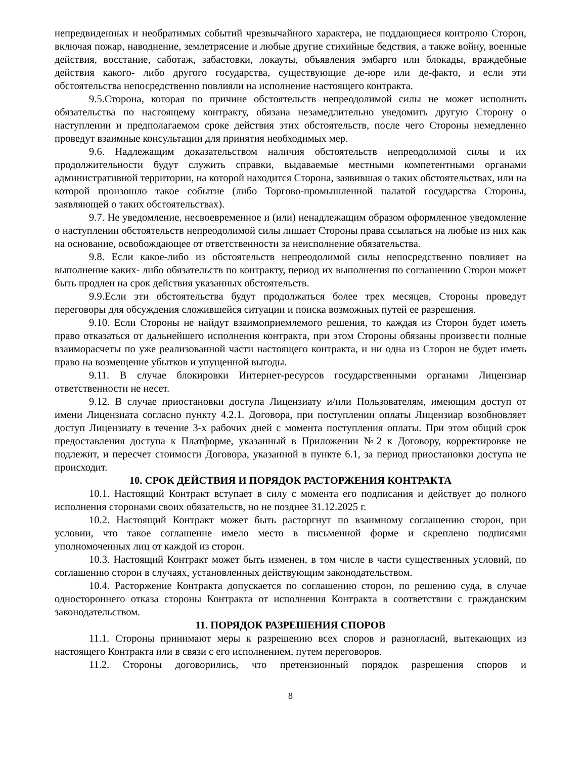непредвиденных и необратимых событий чрезвычайного характера, не поддающиеся контролю Сторон, включая пожар, наводнение, землетрясение и любые другие стихийные бедствия, а также войну, военные действия, восстание, саботаж, забастовки, локауты, объявления эмбарго или блокады, враждебные действия какого- либо другого государства, существующие де-юре или де-факто, и если эти обстоятельства непосредственно повлияли на исполнение настоящего контракта.
9.5.Сторона, которая по причине обстоятельств непреодолимой силы не может исполнить обязательства по настоящему контракту, обязана незамедлительно уведомить другую Сторону о наступлении и предполагаемом сроке действия этих обстоятельств, после чего Стороны немедленно проведут взаимные консультации для принятия необходимых мер.
9.6. Надлежащим доказательством наличия обстоятельств непреодолимой силы и их продолжительности будут служить справки, выдаваемые местными компетентными органами административной территории, на которой находится Сторона, заявившая о таких обстоятельствах, или на которой произошло такое событие (либо Торгово-промышленной палатой государства Стороны, заявляющей о таких обстоятельствах).
9.7. Не уведомление, несвоевременное и (или) ненадлежащим образом оформленное уведомление о наступлении обстоятельств непреодолимой силы лишает Стороны права ссылаться на любые из них как на основание, освобождающее от ответственности за неисполнение обязательства.
9.8. Если какое-либо из обстоятельств непреодолимой силы непосредственно повлияет на выполнение каких- либо обязательств по контракту, период их выполнения по соглашению Сторон может быть продлен на срок действия указанных обстоятельств.
9.9.Если эти обстоятельства будут продолжаться более трех месяцев, Стороны проведут переговоры для обсуждения сложившейся ситуации и поиска возможных путей ее разрешения.
9.10. Если Стороны не найдут взаимоприемлемого решения, то каждая из Сторон будет иметь право отказаться от дальнейшего исполнения контракта, при этом Стороны обязаны произвести полные взаиморасчеты по уже реализованной части настоящего контракта, и ни одна из Сторон не будет иметь право на возмещение убытков и упущенной выгоды.
9.11. В случае блокировки Интернет-ресурсов государственными органами Лицензиар ответственности не несет.
9.12. В случае приостановки доступа Лицензиату и/или Пользователям, имеющим доступ от имени Лицензиата согласно пункту 4.2.1. Договора, при поступлении оплаты Лицензиар возобновляет доступ Лицензиату в течение 3-х рабочих дней с момента поступления оплаты. При этом общий срок предоставления доступа к Платформе, указанный в Приложении №2 к Договору, корректировке не подлежит, и пересчет стоимости Договора, указанной в пункте 6.1, за период приостановки доступа не происходит.
10. СРОК ДЕЙСТВИЯ И ПОРЯДОК РАСТОРЖЕНИЯ КОНТРАКТА
10.1. Настоящий Контракт вступает в силу с момента его подписания и действует до полного исполнения сторонами своих обязательств, но не позднее 31.12.2025 г.
10.2. Настоящий Контракт может быть расторгнут по взаимному соглашению сторон, при условии, что такое соглашение имело место в письменной форме и скреплено подписями уполномоченных лиц от каждой из сторон.
10.3. Настоящий Контракт может быть изменен, в том числе в части существенных условий, по соглашению сторон в случаях, установленных действующим законодательством.
10.4. Расторжение Контракта допускается по соглашению сторон, по решению суда, в случае одностороннего отказа стороны Контракта от исполнения Контракта в соответствии с гражданским законодательством.
11. ПОРЯДОК РАЗРЕШЕНИЯ СПОРОВ
11.1. Стороны принимают меры к разрешению всех споров и разногласий, вытекающих из настоящего Контракта или в связи с его исполнением, путем переговоров.
11.2. Стороны договорились, что претензионный порядок разрешения споров и
8